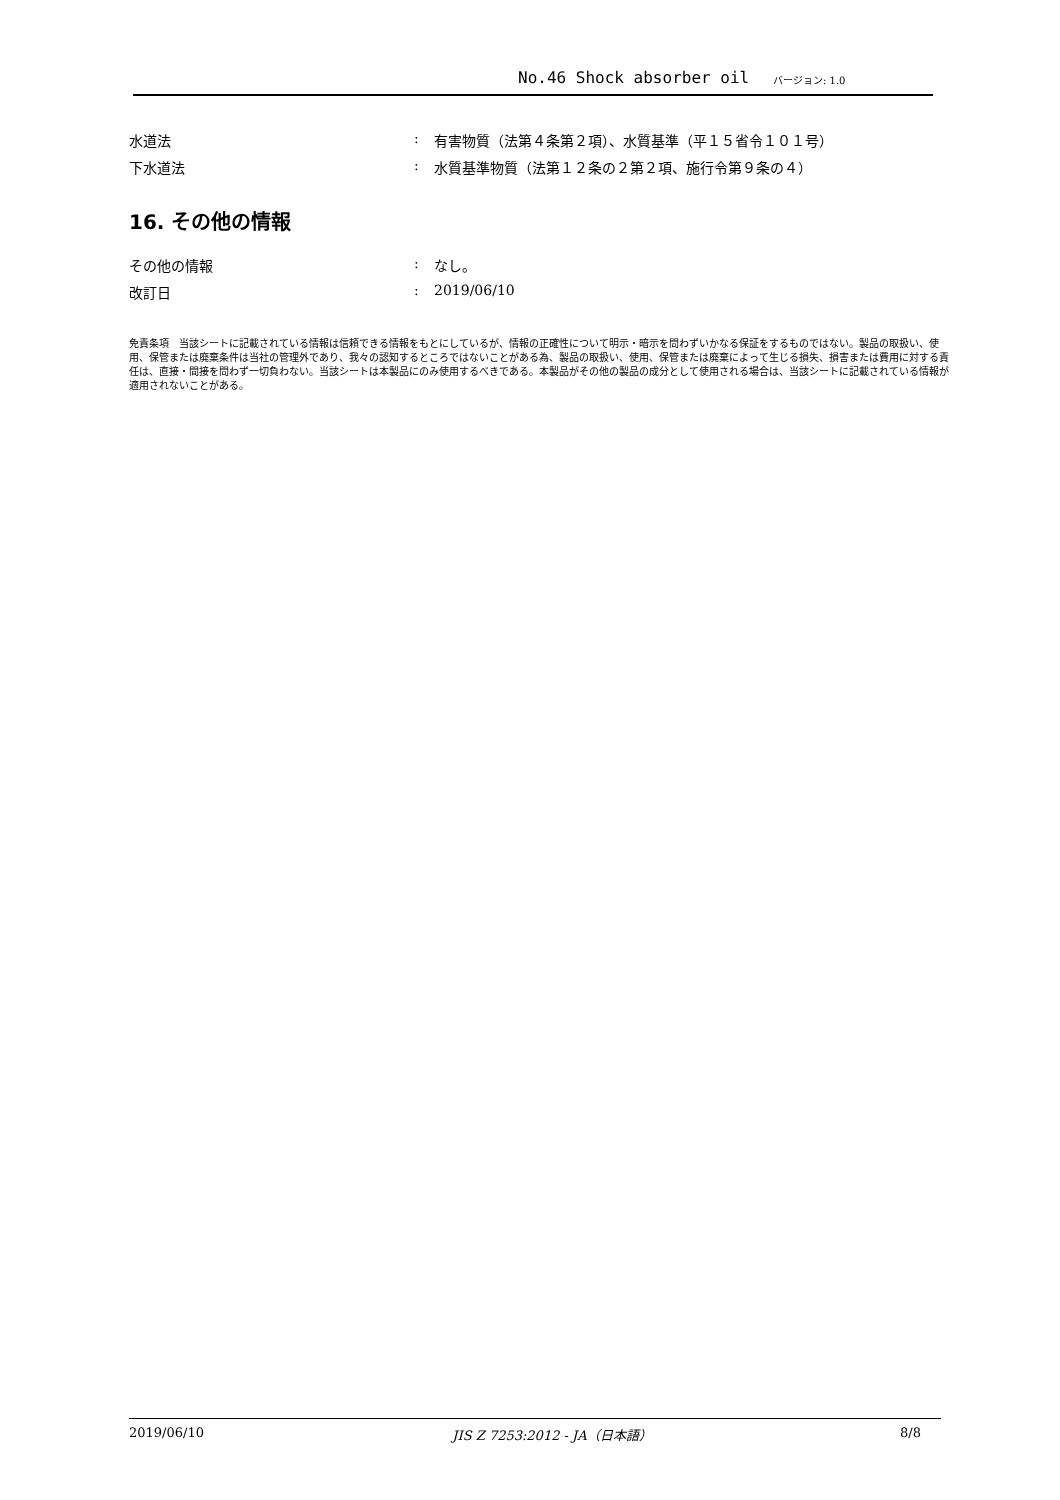No.46 Shock absorber oil バージョン: 1.0
水道法 : 有害物質（法第４条第２項）、水質基準（平１５省令１０１号）
下水道法 : 水質基準物質（法第１２条の２第２項、施行令第９条の４）
16. その他の情報
その他の情報 : なし。
改訂日 : 2019/06/10
免責条項　当該シートに記載されている情報は信頼できる情報をもとにしているが、情報の正確性について明示・暗示を問わずいかなる保証をするものではない。製品の取扱い、使用、保管または廃棄条件は当社の管理外であり、我々の認知するところではないことがある為、製品の取扱い、使用、保管または廃棄によって生じる損失、損害または費用に対する責任は、直接・間接を問わず一切負わない。当該シートは本製品にのみ使用するべきである。本製品がその他の製品の成分として使用される場合は、当該シートに記載されている情報が適用されないことがある。
2019/06/10 JIS Z 7253:2012 - JA（日本語） 8/8